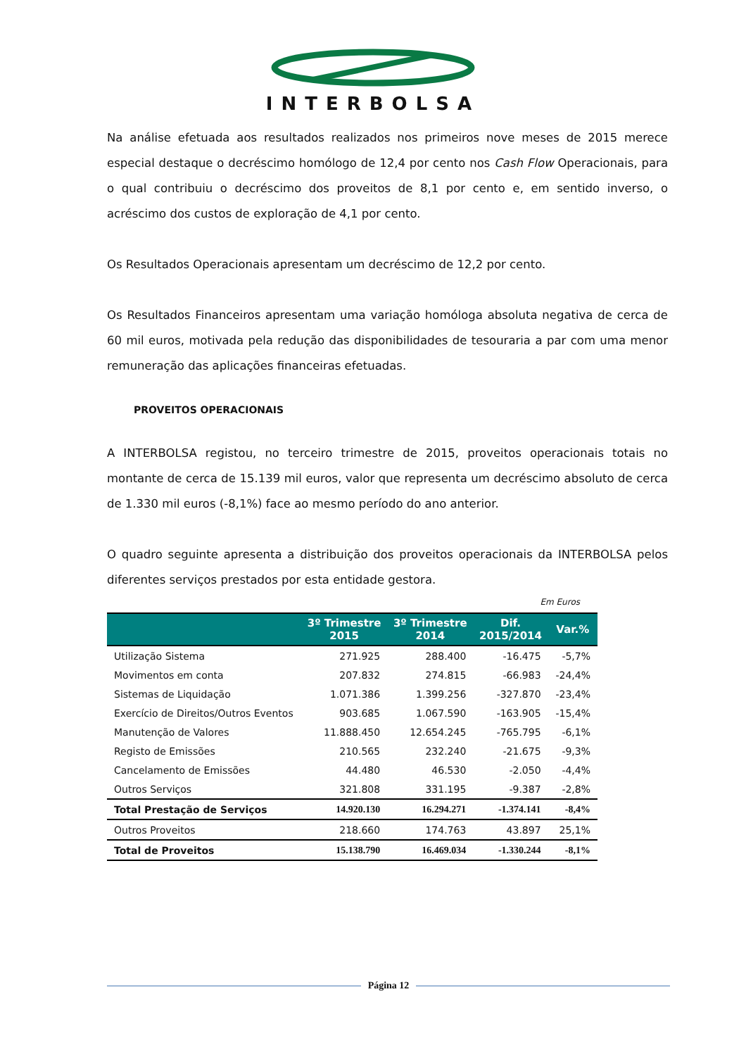INTERBOLSA
Na análise efetuada aos resultados realizados nos primeiros nove meses de 2015 merece especial destaque o decréscimo homólogo de 12,4 por cento nos Cash Flow Operacionais, para o qual contribuiu o decréscimo dos proveitos de 8,1 por cento e, em sentido inverso, o acréscimo dos custos de exploração de 4,1 por cento.
Os Resultados Operacionais apresentam um decréscimo de 12,2 por cento.
Os Resultados Financeiros apresentam uma variação homóloga absoluta negativa de cerca de 60 mil euros, motivada pela redução das disponibilidades de tesouraria a par com uma menor remuneração das aplicações financeiras efetuadas.
PROVEITOS OPERACIONAIS
A INTERBOLSA registou, no terceiro trimestre de 2015, proveitos operacionais totais no montante de cerca de 15.139 mil euros, valor que representa um decréscimo absoluto de cerca de 1.330 mil euros (-8,1%) face ao mesmo período do ano anterior.
O quadro seguinte apresenta a distribuição dos proveitos operacionais da INTERBOLSA pelos diferentes serviços prestados por esta entidade gestora.
Em Euros
| | 3º Trimestre 2015 | 3º Trimestre 2014 | Dif. 2015/2014 | Var.% |
| --- | --- | --- | --- | --- |
| Utilização Sistema | 271.925 | 288.400 | -16.475 | -5,7% |
| Movimentos em conta | 207.832 | 274.815 | -66.983 | -24,4% |
| Sistemas de Liquidação | 1.071.386 | 1.399.256 | -327.870 | -23,4% |
| Exercício de Direitos/Outros Eventos | 903.685 | 1.067.590 | -163.905 | -15,4% |
| Manutenção de Valores | 11.888.450 | 12.654.245 | -765.795 | -6,1% |
| Registo de Emissões | 210.565 | 232.240 | -21.675 | -9,3% |
| Cancelamento de Emissões | 44.480 | 46.530 | -2.050 | -4,4% |
| Outros Serviços | 321.808 | 331.195 | -9.387 | -2,8% |
| Total Prestação de Serviços | 14.920.130 | 16.294.271 | -1.374.141 | -8,4% |
| Outros Proveitos | 218.660 | 174.763 | 43.897 | 25,1% |
| Total de Proveitos | 15.138.790 | 16.469.034 | -1.330.244 | -8,1% |
Página 12